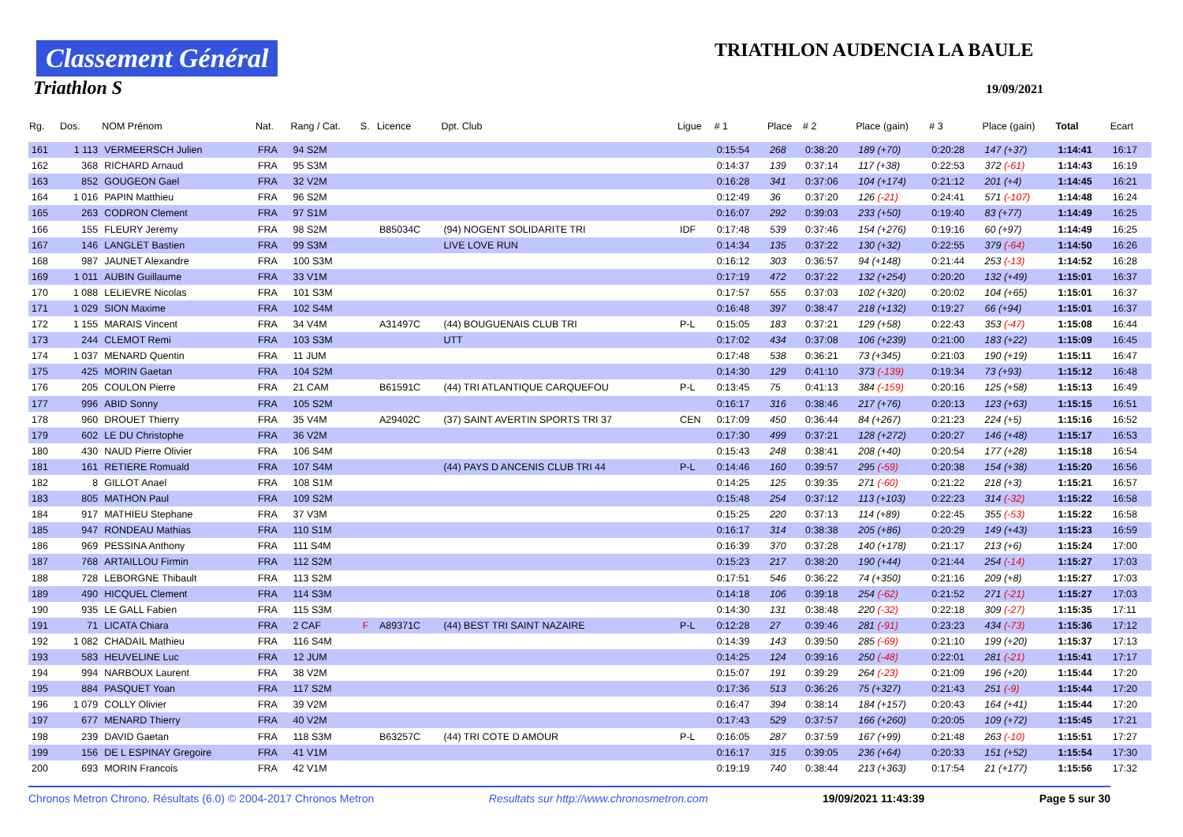Classement Général
Triathlon S
TRIATHLON AUDENCIA LA BAULE
19/09/2021
| Rg. | Dos. | NOM Prénom | Nat. | Rang / Cat. | S. | Licence | Dpt. Club | Ligue | # 1 | Place | # 2 | Place (gain) | # 3 | Place (gain) | Total | Ecart |
| --- | --- | --- | --- | --- | --- | --- | --- | --- | --- | --- | --- | --- | --- | --- | --- | --- |
| 161 | 1 113 | VERMEERSCH Julien | FRA | 94 S2M | | | | | 0:15:54 | 268 | 0:38:20 | 189 (+70) | 0:20:28 | 147 (+37) | 1:14:41 | 16:17 |
| 162 | 368 | RICHARD Arnaud | FRA | 95 S3M | | | | | 0:14:37 | 139 | 0:37:14 | 117 (+38) | 0:22:53 | 372 (-61) | 1:14:43 | 16:19 |
| 163 | 852 | GOUGEON Gael | FRA | 32 V2M | | | | | 0:16:28 | 341 | 0:37:06 | 104 (+174) | 0:21:12 | 201 (+4) | 1:14:45 | 16:21 |
| 164 | 1 016 | PAPIN Matthieu | FRA | 96 S2M | | | | | 0:12:49 | 36 | 0:37:20 | 126 (-21) | 0:24:41 | 571 (-107) | 1:14:48 | 16:24 |
| 165 | 263 | CODRON Clement | FRA | 97 S1M | | | | | 0:16:07 | 292 | 0:39:03 | 233 (+50) | 0:19:40 | 83 (+77) | 1:14:49 | 16:25 |
| 166 | 155 | FLEURY Jeremy | FRA | 98 S2M | | B85034C | (94) NOGENT SOLIDARITE TRI | IDF | 0:17:48 | 539 | 0:37:46 | 154 (+276) | 0:19:16 | 60 (+97) | 1:14:49 | 16:25 |
| 167 | 146 | LANGLET Bastien | FRA | 99 S3M | | | LIVE LOVE RUN | | 0:14:34 | 135 | 0:37:22 | 130 (+32) | 0:22:55 | 379 (-64) | 1:14:50 | 16:26 |
| 168 | 987 | JAUNET Alexandre | FRA | 100 S3M | | | | | 0:16:12 | 303 | 0:36:57 | 94 (+148) | 0:21:44 | 253 (-13) | 1:14:52 | 16:28 |
| 169 | 1 011 | AUBIN Guillaume | FRA | 33 V1M | | | | | 0:17:19 | 472 | 0:37:22 | 132 (+254) | 0:20:20 | 132 (+49) | 1:15:01 | 16:37 |
| 170 | 1 088 | LELIEVRE Nicolas | FRA | 101 S3M | | | | | 0:17:57 | 555 | 0:37:03 | 102 (+320) | 0:20:02 | 104 (+65) | 1:15:01 | 16:37 |
| 171 | 1 029 | SION Maxime | FRA | 102 S4M | | | | | 0:16:48 | 397 | 0:38:47 | 218 (+132) | 0:19:27 | 66 (+94) | 1:15:01 | 16:37 |
| 172 | 1 155 | MARAIS Vincent | FRA | 34 V4M | | A31497C | (44) BOUGUENAIS CLUB TRI | P-L | 0:15:05 | 183 | 0:37:21 | 129 (+58) | 0:22:43 | 353 (-47) | 1:15:08 | 16:44 |
| 173 | 244 | CLEMOT Remi | FRA | 103 S3M | | | UTT | | 0:17:02 | 434 | 0:37:08 | 106 (+239) | 0:21:00 | 183 (+22) | 1:15:09 | 16:45 |
| 174 | 1 037 | MENARD Quentin | FRA | 11 JUM | | | | | 0:17:48 | 538 | 0:36:21 | 73 (+345) | 0:21:03 | 190 (+19) | 1:15:11 | 16:47 |
| 175 | 425 | MORIN Gaetan | FRA | 104 S2M | | | | | 0:14:30 | 129 | 0:41:10 | 373 (-139) | 0:19:34 | 73 (+93) | 1:15:12 | 16:48 |
| 176 | 205 | COULON Pierre | FRA | 21 CAM | | B61591C | (44) TRI ATLANTIQUE CARQUEFOU | P-L | 0:13:45 | 75 | 0:41:13 | 384 (-159) | 0:20:16 | 125 (+58) | 1:15:13 | 16:49 |
| 177 | 996 | ABID Sonny | FRA | 105 S2M | | | | | 0:16:17 | 316 | 0:38:46 | 217 (+76) | 0:20:13 | 123 (+63) | 1:15:15 | 16:51 |
| 178 | 960 | DROUET Thierry | FRA | 35 V4M | | A29402C | (37) SAINT AVERTIN SPORTS TRI 37 | CEN | 0:17:09 | 450 | 0:36:44 | 84 (+267) | 0:21:23 | 224 (+5) | 1:15:16 | 16:52 |
| 179 | 602 | LE DU Christophe | FRA | 36 V2M | | | | | 0:17:30 | 499 | 0:37:21 | 128 (+272) | 0:20:27 | 146 (+48) | 1:15:17 | 16:53 |
| 180 | 430 | NAUD Pierre Olivier | FRA | 106 S4M | | | | | 0:15:43 | 248 | 0:38:41 | 208 (+40) | 0:20:54 | 177 (+28) | 1:15:18 | 16:54 |
| 181 | 161 | RETIERE Romuald | FRA | 107 S4M | | | (44) PAYS D ANCENIS CLUB TRI 44 | P-L | 0:14:46 | 160 | 0:39:57 | 295 (-59) | 0:20:38 | 154 (+38) | 1:15:20 | 16:56 |
| 182 | 8 | GILLOT Anael | FRA | 108 S1M | | | | | 0:14:25 | 125 | 0:39:35 | 271 (-60) | 0:21:22 | 218 (+3) | 1:15:21 | 16:57 |
| 183 | 805 | MATHON Paul | FRA | 109 S2M | | | | | 0:15:48 | 254 | 0:37:12 | 113 (+103) | 0:22:23 | 314 (-32) | 1:15:22 | 16:58 |
| 184 | 917 | MATHIEU Stephane | FRA | 37 V3M | | | | | 0:15:25 | 220 | 0:37:13 | 114 (+89) | 0:22:45 | 355 (-53) | 1:15:22 | 16:58 |
| 185 | 947 | RONDEAU Mathias | FRA | 110 S1M | | | | | 0:16:17 | 314 | 0:38:38 | 205 (+86) | 0:20:29 | 149 (+43) | 1:15:23 | 16:59 |
| 186 | 969 | PESSINA Anthony | FRA | 111 S4M | | | | | 0:16:39 | 370 | 0:37:28 | 140 (+178) | 0:21:17 | 213 (+6) | 1:15:24 | 17:00 |
| 187 | 768 | ARTAILLOU Firmin | FRA | 112 S2M | | | | | 0:15:23 | 217 | 0:38:20 | 190 (+44) | 0:21:44 | 254 (-14) | 1:15:27 | 17:03 |
| 188 | 728 | LEBORGNE Thibault | FRA | 113 S2M | | | | | 0:17:51 | 546 | 0:36:22 | 74 (+350) | 0:21:16 | 209 (+8) | 1:15:27 | 17:03 |
| 189 | 490 | HICQUEL Clement | FRA | 114 S3M | | | | | 0:14:18 | 106 | 0:39:18 | 254 (-62) | 0:21:52 | 271 (-21) | 1:15:27 | 17:03 |
| 190 | 935 | LE GALL Fabien | FRA | 115 S3M | | | | | 0:14:30 | 131 | 0:38:48 | 220 (-32) | 0:22:18 | 309 (-27) | 1:15:35 | 17:11 |
| 191 | 71 | LICATA Chiara | FRA | 2 CAF | F | A89371C | (44) BEST TRI SAINT NAZAIRE | P-L | 0:12:28 | 27 | 0:39:46 | 281 (-91) | 0:23:23 | 434 (-73) | 1:15:36 | 17:12 |
| 192 | 1 082 | CHADAIL Mathieu | FRA | 116 S4M | | | | | 0:14:39 | 143 | 0:39:50 | 285 (-69) | 0:21:10 | 199 (+20) | 1:15:37 | 17:13 |
| 193 | 583 | HEUVELINE Luc | FRA | 12 JUM | | | | | 0:14:25 | 124 | 0:39:16 | 250 (-48) | 0:22:01 | 281 (-21) | 1:15:41 | 17:17 |
| 194 | 994 | NARBOUX Laurent | FRA | 38 V2M | | | | | 0:15:07 | 191 | 0:39:29 | 264 (-23) | 0:21:09 | 196 (+20) | 1:15:44 | 17:20 |
| 195 | 884 | PASQUET Yoan | FRA | 117 S2M | | | | | 0:17:36 | 513 | 0:36:26 | 75 (+327) | 0:21:43 | 251 (-9) | 1:15:44 | 17:20 |
| 196 | 1 079 | COLLY Olivier | FRA | 39 V2M | | | | | 0:16:47 | 394 | 0:38:14 | 184 (+157) | 0:20:43 | 164 (+41) | 1:15:44 | 17:20 |
| 197 | 677 | MENARD Thierry | FRA | 40 V2M | | | | | 0:17:43 | 529 | 0:37:57 | 166 (+260) | 0:20:05 | 109 (+72) | 1:15:45 | 17:21 |
| 198 | 239 | DAVID Gaetan | FRA | 118 S3M | | B63257C | (44) TRI COTE D AMOUR | P-L | 0:16:05 | 287 | 0:37:59 | 167 (+99) | 0:21:48 | 263 (-10) | 1:15:51 | 17:27 |
| 199 | 156 | DE L ESPINAY Gregoire | FRA | 41 V1M | | | | | 0:16:17 | 315 | 0:39:05 | 236 (+64) | 0:20:33 | 151 (+52) | 1:15:54 | 17:30 |
| 200 | 693 | MORIN Francois | FRA | 42 V1M | | | | | 0:19:19 | 740 | 0:38:44 | 213 (+363) | 0:17:54 | 21 (+177) | 1:15:56 | 17:32 |
Chronos Metron Chrono. Résultats (6.0) © 2004-2017 Chronos Metron Resultats sur http://www.chronosmetron.com 19/09/2021 11:43:39 Page 5 sur 30